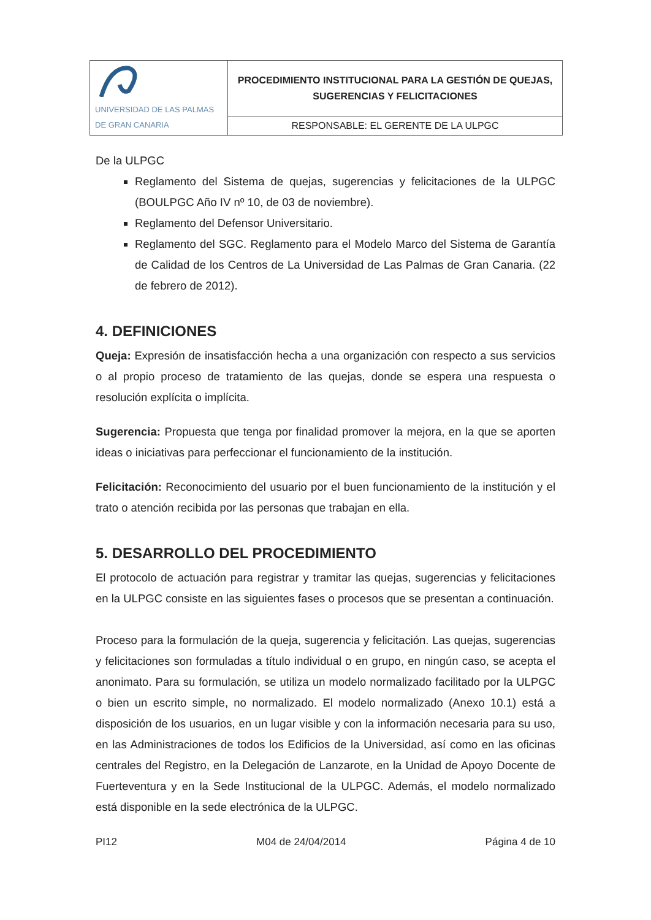| UNIVERSIDAD DE LAS PALMAS DE GRAN CANARIA | PROCEDIMIENTO INSTITUCIONAL PARA LA GESTIÓN DE QUEJAS, SUGERENCIAS Y FELICITACIONES |
| | RESPONSABLE: EL GERENTE DE LA ULPGC |
De la ULPGC
Reglamento del Sistema de quejas, sugerencias y felicitaciones de la ULPGC (BOULPGC Año IV nº 10, de 03 de noviembre).
Reglamento del Defensor Universitario.
Reglamento del SGC. Reglamento para el Modelo Marco del Sistema de Garantía de Calidad de los Centros de La Universidad de Las Palmas de Gran Canaria. (22 de febrero de 2012).
4. DEFINICIONES
Queja: Expresión de insatisfacción hecha a una organización con respecto a sus servicios o al propio proceso de tratamiento de las quejas, donde se espera una respuesta o resolución explícita o implícita.
Sugerencia: Propuesta que tenga por finalidad promover la mejora, en la que se aporten ideas o iniciativas para perfeccionar el funcionamiento de la institución.
Felicitación: Reconocimiento del usuario por el buen funcionamiento de la institución y el trato o atención recibida por las personas que trabajan en ella.
5. DESARROLLO DEL PROCEDIMIENTO
El protocolo de actuación para registrar y tramitar las quejas, sugerencias y felicitaciones en la ULPGC consiste en las siguientes fases o procesos que se presentan a continuación.
Proceso para la formulación de la queja, sugerencia y felicitación. Las quejas, sugerencias y felicitaciones son formuladas a título individual o en grupo, en ningún caso, se acepta el anonimato. Para su formulación, se utiliza un modelo normalizado facilitado por la ULPGC o bien un escrito simple, no normalizado. El modelo normalizado (Anexo 10.1) está a disposición de los usuarios, en un lugar visible y con la información necesaria para su uso, en las Administraciones de todos los Edificios de la Universidad, así como en las oficinas centrales del Registro, en la Delegación de Lanzarote, en la Unidad de Apoyo Docente de Fuerteventura y en la Sede Institucional de la ULPGC. Además, el modelo normalizado está disponible en la sede electrónica de la ULPGC.
PI12 M04 de 24/04/2014 Página 4 de 10